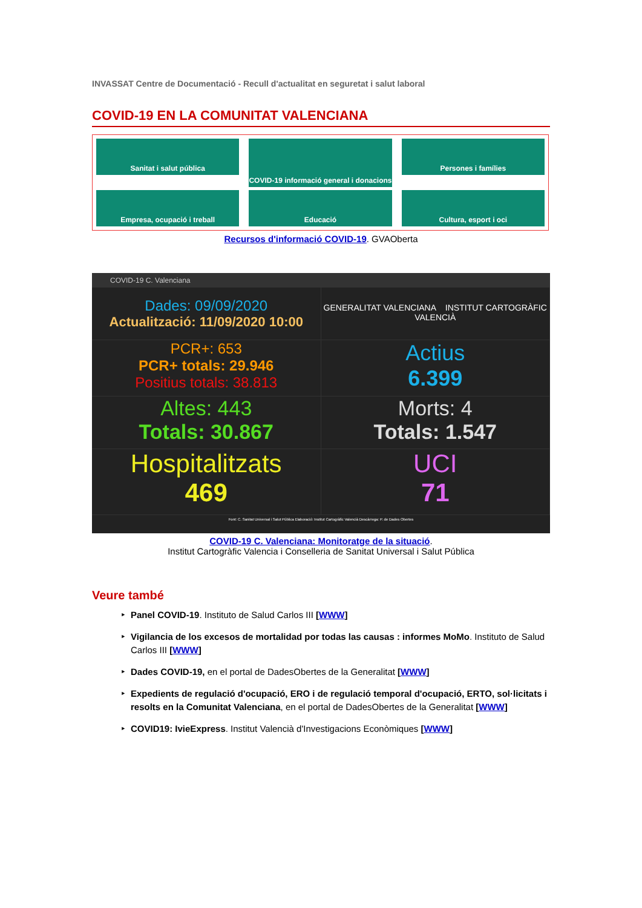INVASSAT Centre de Documentació - Recull d'actualitat en seguretat i salut laboral
COVID-19 EN LA COMUNITAT VALENCIANA
Sanitat i salut pública
COVID-19 informació general i donacions
Persones i famílies
Empresa, ocupació i treball
Educació
Cultura, esport i oci
Recursos d'informació COVID-19. GVAOberta
COVID-19 C. Valenciana
Dades: 09/09/2020
Actualització: 11/09/2020 10:00
GENERALITAT VALENCIANA INSTITUT CARTOGRÀFIC VALENCIÀ
PCR+: 653
PCR+ totals: 29.946
Positius totals: 38.813
Actius
6.399
Altes: 443
Totals: 30.867
Morts: 4
Totals: 1.547
Hospitalitzats
469
UCI
71
Font: C. Sanitat Universal i Salut Pública Elaboració: Institut Cartogràfic Valencià Descàrrega: P. de Dades Obertes
COVID-19 C. Valenciana: Monitoratge de la situació.
Institut Cartogràfic Valencia i Conselleria de Sanitat Universal i Salut Pública
Veure també
Panel COVID-19. Instituto de Salud Carlos III [WWW]
Vigilancia de los excesos de mortalidad por todas las causas : informes MoMo. Instituto de Salud Carlos III [WWW]
Dades COVID-19, en el portal de DadesObertes de la Generalitat [WWW]
Expedients de regulació d'ocupació, ERO i de regulació temporal d'ocupació, ERTO, sol·licitats i resolts en la Comunitat Valenciana, en el portal de DadesObertes de la Generalitat [WWW]
COVID19: IvieExpress. Institut Valencià d'Investigacions Econòmiques [WWW]